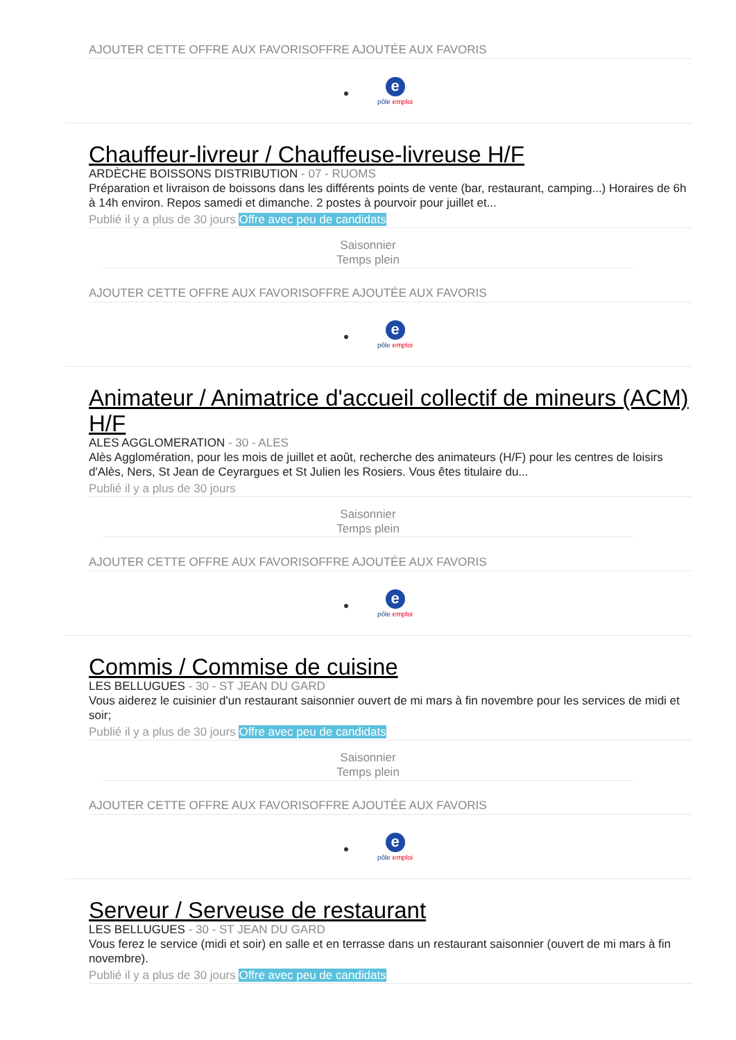AJOUTER CETTE OFFRE AUX FAVORISOFFRE AJOUTÉE AUX FAVORIS
e
pôle emploi
Chauffeur-livreur / Chauffeuse-livreuse H/F
ARDÈCHE BOISSONS DISTRIBUTION - 07 - RUOMS
Préparation et livraison de boissons dans les différents points de vente (bar, restaurant, camping...) Horaires de 6h à 14h environ. Repos samedi et dimanche. 2 postes à pourvoir pour juillet et...
Publié il y a plus de 30 jours Offre avec peu de candidats
Saisonnier
Temps plein
AJOUTER CETTE OFFRE AUX FAVORISOFFRE AJOUTÉE AUX FAVORIS
e
pôle emploi
Animateur / Animatrice d'accueil collectif de mineurs (ACM) H/F
ALES AGGLOMERATION - 30 - ALES
Alès Agglomération, pour les mois de juillet et août, recherche des animateurs (H/F) pour les centres de loisirs d'Alès, Ners, St Jean de Ceyrargues et St Julien les Rosiers. Vous êtes titulaire du...
Publié il y a plus de 30 jours
Saisonnier
Temps plein
AJOUTER CETTE OFFRE AUX FAVORISOFFRE AJOUTÉE AUX FAVORIS
e
pôle emploi
Commis / Commise de cuisine
LES BELLUGUES - 30 - ST JEAN DU GARD
Vous aiderez le cuisinier d'un restaurant saisonnier ouvert de mi mars à fin novembre pour les services de midi et soir;
Publié il y a plus de 30 jours Offre avec peu de candidats
Saisonnier
Temps plein
AJOUTER CETTE OFFRE AUX FAVORISOFFRE AJOUTÉE AUX FAVORIS
e
pôle emploi
Serveur / Serveuse de restaurant
LES BELLUGUES - 30 - ST JEAN DU GARD
Vous ferez le service (midi et soir) en salle et en terrasse dans un restaurant saisonnier (ouvert de mi mars à fin novembre).
Publié il y a plus de 30 jours Offre avec peu de candidats